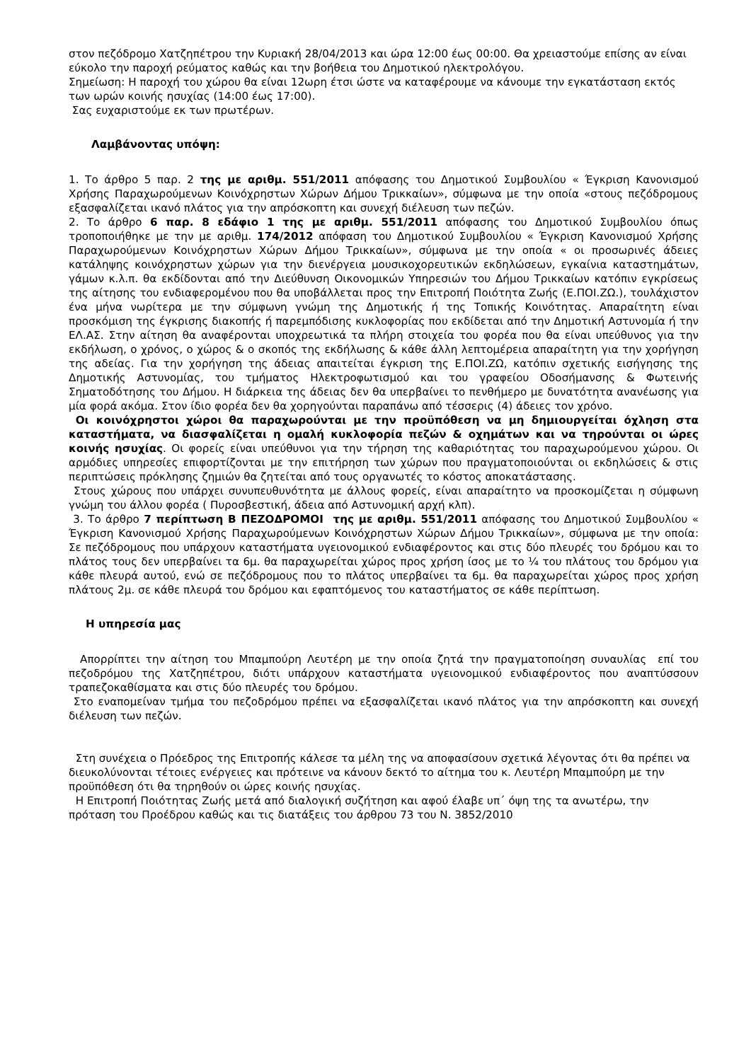στον πεζόδρομο Χατζηπέτρου την Κυριακή 28/04/2013 και ώρα 12:00 έως 00:00. Θα χρειαστούμε επίσης αν είναι εύκολο την παροχή ρεύματος καθώς και την βοήθεια του Δημοτικού ηλεκτρολόγου.
Σημείωση: Η παροχή του χώρου θα είναι 12ωρη έτσι ώστε να καταφέρουμε να κάνουμε την εγκατάσταση εκτός των ωρών κοινής ησυχίας (14:00 έως 17:00).
Σας ευχαριστούμε εκ των πρωτέρων.
Λαμβάνοντας υπόψη:
1. Το άρθρο 5 παρ. 2 της με αριθμ. 551/2011 απόφασης του Δημοτικού Συμβουλίου « Έγκριση Κανονισμού Χρήσης Παραχωρούμενων Κοινόχρηστων Χώρων Δήμου Τρικκαίων», σύμφωνα με την οποία «στους πεζόδρομους εξασφαλίζεται ικανό πλάτος για την απρόσκοπτη και συνεχή διέλευση των πεζών.
2. Το άρθρο 6 παρ. 8 εδάφιο 1 της με αριθμ. 551/2011 απόφασης του Δημοτικού Συμβουλίου όπως τροποποιήθηκε με την με αριθμ. 174/2012 απόφαση του Δημοτικού Συμβουλίου « Έγκριση Κανονισμού Χρήσης Παραχωρούμενων Κοινόχρηστων Χώρων Δήμου Τρικκαίων», σύμφωνα με την οποία « οι προσωρινές άδειες κατάληψης κοινόχρηστων χώρων για την διενέργεια μουσικοχορευτικών εκδηλώσεων, εγκαίνια καταστημάτων, γάμων κ.λ.π. θα εκδίδονται από την Διεύθυνση Οικονομικών Υπηρεσιών του Δήμου Τρικκαίων κατόπιν εγκρίσεως της αίτησης του ενδιαφερομένου που θα υποβάλλεται προς την Επιτροπή Ποιότητα Ζωής (Ε.ΠΟΙ.ΖΩ.), τουλάχιστον ένα μήνα νωρίτερα με την σύμφωνη γνώμη της Δημοτικής ή της Τοπικής Κοινότητας. Απαραίτητη είναι προσκόμιση της έγκρισης διακοπής ή παρεμπόδισης κυκλοφορίας που εκδίδεται από την Δημοτική Αστυνομία ή την ΕΛ.ΑΣ. Στην αίτηση θα αναφέρονται υποχρεωτικά τα πλήρη στοιχεία του φορέα που θα είναι υπεύθυνος για την εκδήλωση, ο χρόνος, ο χώρος & ο σκοπός της εκδήλωσης & κάθε άλλη λεπτομέρεια απαραίτητη για την χορήγηση της αδείας. Για την χορήγηση της άδειας απαιτείται έγκριση της Ε.ΠΟΙ.ΖΩ, κατόπιν σχετικής εισήγησης της Δημοτικής Αστυνομίας, του τμήματος Ηλεκτροφωτισμού και του γραφείου Οδοσήμανσης & Φωτεινής Σηματοδότησης του Δήμου. Η διάρκεια της άδειας δεν θα υπερβαίνει το πενθήμερο με δυνατότητα ανανέωσης για μία φορά ακόμα. Στον ίδιο φορέα δεν θα χορηγούνται παραπάνω από τέσσερις (4) άδειες τον χρόνο.
Οι κοινόχρηστοι χώροι θα παραχωρούνται με την προϋπόθεση να μη δημιουργείται όχληση στα καταστήματα, να διασφαλίζεται η ομαλή κυκλοφορία πεζών & οχημάτων και να τηρούνται οι ώρες κοινής ησυχίας. Οι φορείς είναι υπεύθυνοι για την τήρηση της καθαριότητας του παραχωρούμενου χώρου. Οι αρμόδιες υπηρεσίες επιφορτίζονται με την επιτήρηση των χώρων που πραγματοποιούνται οι εκδηλώσεις & στις περιπτώσεις πρόκλησης ζημιών θα ζητείται από τους οργανωτές το κόστος αποκατάστασης.
Στους χώρους που υπάρχει συνυπευθυνότητα με άλλους φορείς, είναι απαραίτητο να προσκομίζεται η σύμφωνη γνώμη του άλλου φορέα ( Πυροσβεστική, άδεια από Αστυνομική αρχή κλπ).
3. Το άρθρο 7 περίπτωση Β ΠΕΖΟΔΡΟΜΟΙ της με αριθμ. 551/2011 απόφασης του Δημοτικού Συμβουλίου « Έγκριση Κανονισμού Χρήσης Παραχωρούμενων Κοινόχρηστων Χώρων Δήμου Τρικκαίων», σύμφωνα με την οποία: Σε πεζόδρομους που υπάρχουν καταστήματα υγειονομικού ενδιαφέροντος και στις δύο πλευρές του δρόμου και το πλάτος τους δεν υπερβαίνει τα 6μ. θα παραχωρείται χώρος προς χρήση ίσος με το ¼ του πλάτους του δρόμου για κάθε πλευρά αυτού, ενώ σε πεζόδρομους που το πλάτος υπερβαίνει τα 6μ. θα παραχωρείται χώρος προς χρήση πλάτους 2μ. σε κάθε πλευρά του δρόμου και εφαπτόμενος του καταστήματος σε κάθε περίπτωση.
Η υπηρεσία μας
Απορρίπτει την αίτηση του Μπαμπούρη Λευτέρη με την οποία ζητά την πραγματοποίηση συναυλίας επί του πεζοδρόμου της Χατζηπέτρου, διότι υπάρχουν καταστήματα υγειονομικού ενδιαφέροντος που αναπτύσσουν τραπεζοκαθίσματα και στις δύο πλευρές του δρόμου.
Στο εναπομείναν τμήμα του πεζοδρόμου πρέπει να εξασφαλίζεται ικανό πλάτος για την απρόσκοπτη και συνεχή διέλευση των πεζών.
Στη συνέχεια ο Πρόεδρος της Επιτροπής κάλεσε τα μέλη της να αποφασίσουν σχετικά λέγοντας ότι θα πρέπει να διευκολύνονται τέτοιες ενέργειες και πρότεινε να κάνουν δεκτό το αίτημα του κ. Λευτέρη Μπαμπούρη με την προϋπόθεση ότι θα τηρηθούν οι ώρες κοινής ησυχίας.
Η Επιτροπή Ποιότητας Ζωής μετά από διαλογική συζήτηση και αφού έλαβε υπ΄ όψη της τα ανωτέρω, την πρόταση του Προέδρου καθώς και τις διατάξεις του άρθρου 73 του Ν. 3852/2010